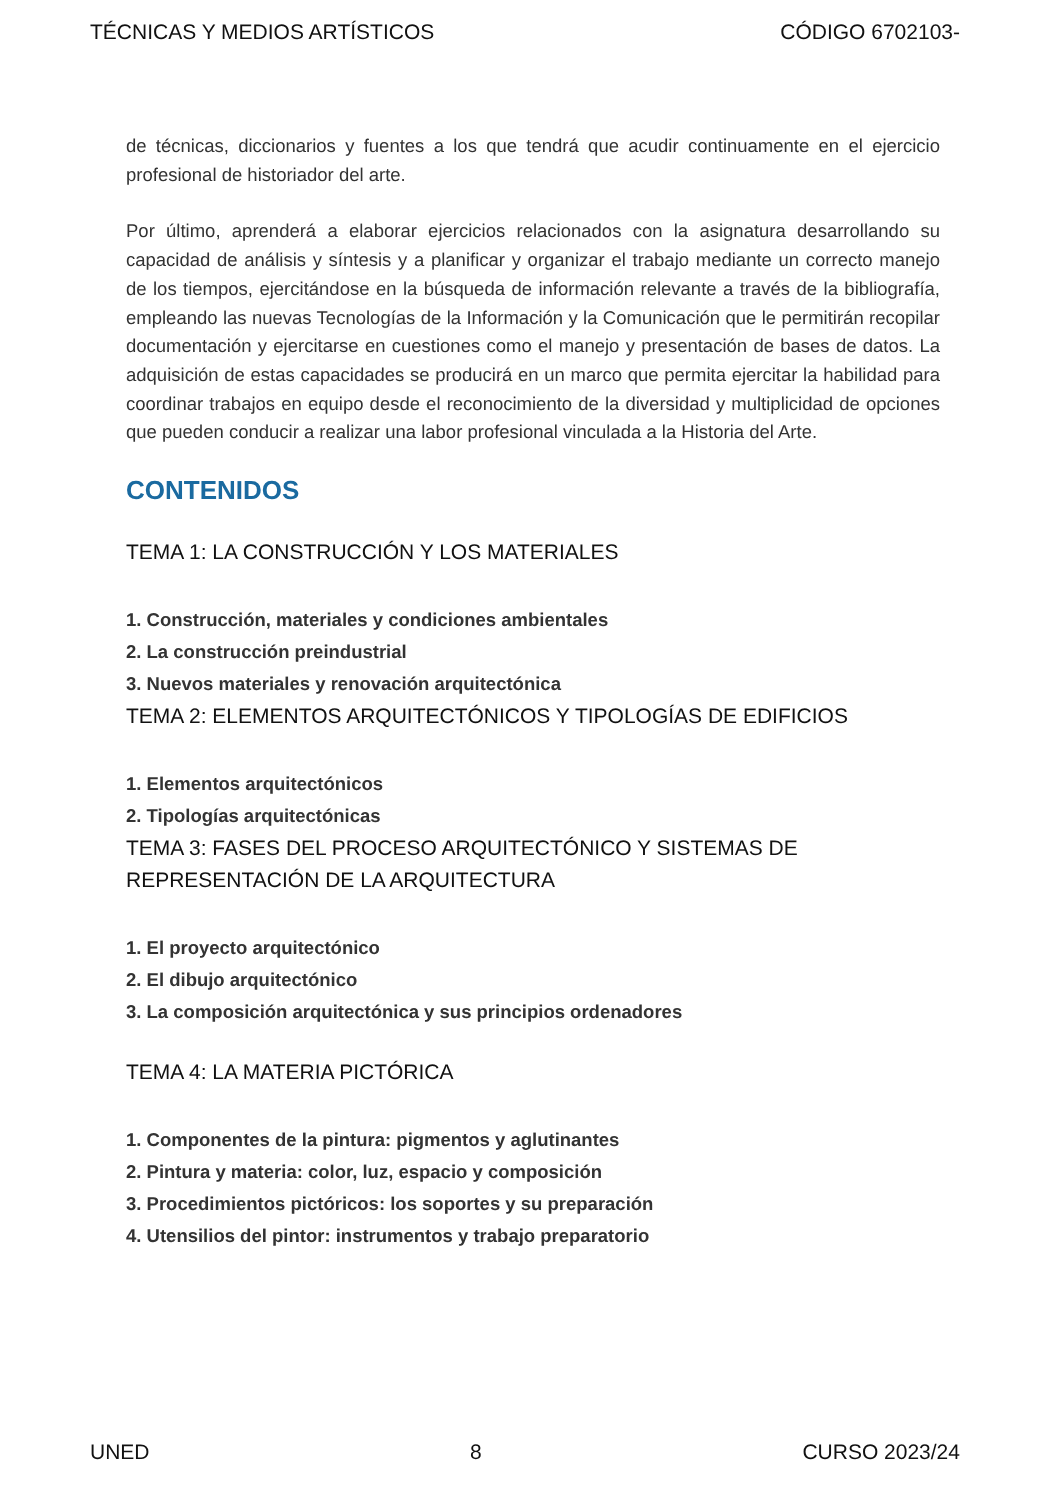TÉCNICAS Y MEDIOS ARTÍSTICOS CÓDIGO 6702103-
de técnicas, diccionarios y fuentes a los que tendrá que acudir continuamente en el ejercicio profesional de historiador del arte.
Por último, aprenderá a elaborar ejercicios relacionados con la asignatura desarrollando su capacidad de análisis y síntesis y a planificar y organizar el trabajo mediante un correcto manejo de los tiempos, ejercitándose en la búsqueda de información relevante a través de la bibliografía, empleando las nuevas Tecnologías de la Información y la Comunicación que le permitirán recopilar documentación y ejercitarse en cuestiones como el manejo y presentación de bases de datos. La adquisición de estas capacidades se producirá en un marco que permita ejercitar la habilidad para coordinar trabajos en equipo desde el reconocimiento de la diversidad y multiplicidad de opciones que pueden conducir a realizar una labor profesional vinculada a la Historia del Arte.
CONTENIDOS
TEMA 1: LA CONSTRUCCIÓN Y LOS MATERIALES
1. Construcción, materiales y condiciones ambientales
2. La construcción preindustrial
3. Nuevos materiales y renovación arquitectónica
TEMA 2: ELEMENTOS ARQUITECTÓNICOS Y TIPOLOGÍAS DE EDIFICIOS
1. Elementos arquitectónicos
2. Tipologías arquitectónicas
TEMA 3: FASES DEL PROCESO ARQUITECTÓNICO Y SISTEMAS DE REPRESENTACIÓN DE LA ARQUITECTURA
1. El proyecto arquitectónico
2. El dibujo arquitectónico
3. La composición arquitectónica y sus principios ordenadores
TEMA 4: LA MATERIA PICTÓRICA
1. Componentes de la pintura: pigmentos y aglutinantes
2. Pintura y materia: color, luz, espacio y composición
3. Procedimientos pictóricos: los soportes y su preparación
4. Utensilios del pintor: instrumentos y trabajo preparatorio
UNED 8 CURSO 2023/24